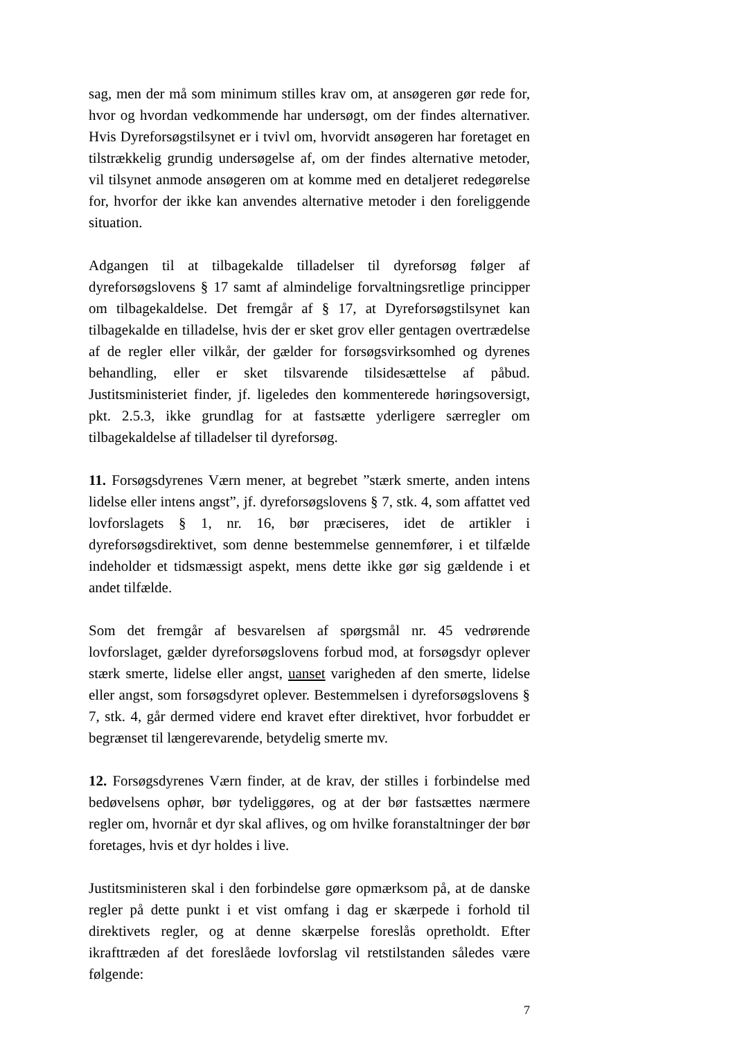sag, men der må som minimum stilles krav om, at ansøgeren gør rede for, hvor og hvordan vedkommende har undersøgt, om der findes alternativer. Hvis Dyreforsøgstilsynet er i tvivl om, hvorvidt ansøgeren har foretaget en tilstrækkelig grundig undersøgelse af, om der findes alternative metoder, vil tilsynet anmode ansøgeren om at komme med en detaljeret redegørelse for, hvorfor der ikke kan anvendes alternative metoder i den foreliggende situation.
Adgangen til at tilbagekalde tilladelser til dyreforsøg følger af dyreforsøgslovens § 17 samt af almindelige forvaltningsretlige principper om tilbagekaldelse. Det fremgår af § 17, at Dyreforsøgstilsynet kan tilbagekalde en tilladelse, hvis der er sket grov eller gentagen overtrædelse af de regler eller vilkår, der gælder for forsøgsvirksomhed og dyrenes behandling, eller er sket tilsvarende tilsidesættelse af påbud. Justitsministeriet finder, jf. ligeledes den kommenterede høringsoversigt, pkt. 2.5.3, ikke grundlag for at fastsætte yderligere særregler om tilbagekaldelse af tilladelser til dyreforsøg.
11. Forsøgsdyrenes Værn mener, at begrebet ”stærk smerte, anden intens lidelse eller intens angst”, jf. dyreforsøgslovens § 7, stk. 4, som affattet ved lovforslagets § 1, nr. 16, bør præciseres, idet de artikler i dyreforsøgsdirektivet, som denne bestemmelse gennemfører, i et tilfælde indeholder et tidsmæssigt aspekt, mens dette ikke gør sig gældende i et andet tilfælde.
Som det fremgår af besvarelsen af spørgsmål nr. 45 vedrørende lovforslaget, gælder dyreforsøgslovens forbud mod, at forsøgsdyr oplever stærk smerte, lidelse eller angst, uanset varigheden af den smerte, lidelse eller angst, som forsøgsdyret oplever. Bestemmelsen i dyreforsøgslovens § 7, stk. 4, går dermed videre end kravet efter direktivet, hvor forbuddet er begrænset til længerevarende, betydelig smerte mv.
12. Forsøgsdyrenes Værn finder, at de krav, der stilles i forbindelse med bedøvelsens ophør, bør tydeliggøres, og at der bør fastsættes nærmere regler om, hvornår et dyr skal aflives, og om hvilke foranstaltninger der bør foretages, hvis et dyr holdes i live.
Justitsministeren skal i den forbindelse gøre opmærksom på, at de danske regler på dette punkt i et vist omfang i dag er skærpede i forhold til direktivets regler, og at denne skærpelse foreslås opretholdt. Efter ikrafttræden af det foreslåede lovforslag vil retstilstanden således være følgende:
7